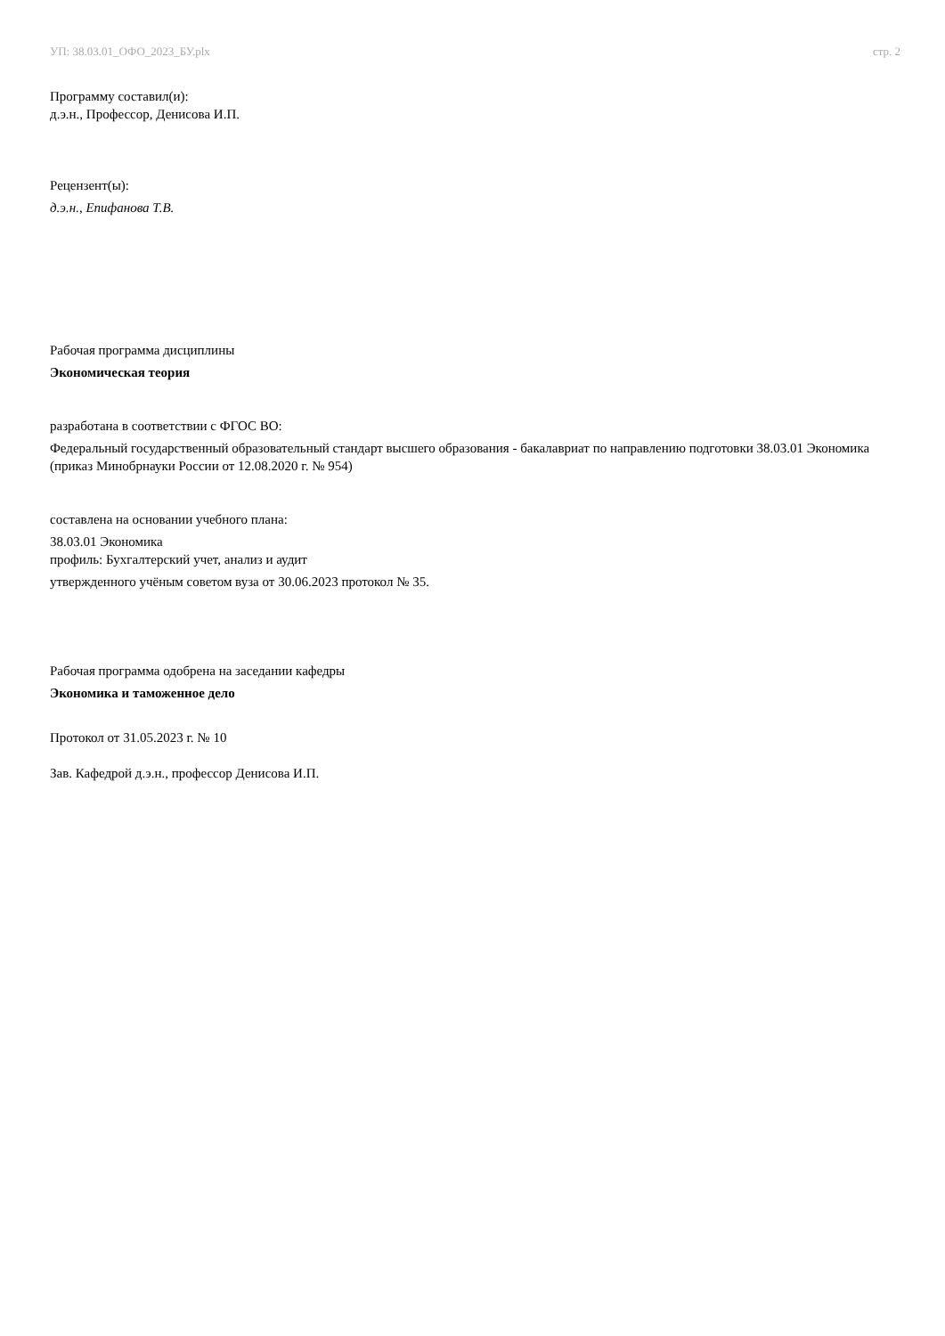УП: 38.03.01_ОФО_2023_БУ.plx стр. 2
Программу составил(и):
д.э.н., Профессор, Денисова И.П.
Рецензент(ы):
д.э.н., Епифанова Т.В.
Рабочая программа дисциплины
Экономическая теория
разработана в соответствии с ФГОС ВО:
Федеральный государственный образовательный стандарт высшего образования - бакалавриат по направлению подготовки 38.03.01 Экономика (приказ Минобрнауки России от 12.08.2020 г. № 954)
составлена на основании учебного плана:
38.03.01 Экономика
профиль: Бухгалтерский учет, анализ и аудит
утвержденного учёным советом вуза от 30.06.2023 протокол № 35.
Рабочая программа одобрена на заседании кафедры
Экономика и таможенное дело
Протокол от 31.05.2023 г. № 10
Зав. Кафедрой д.э.н., профессор Денисова И.П.